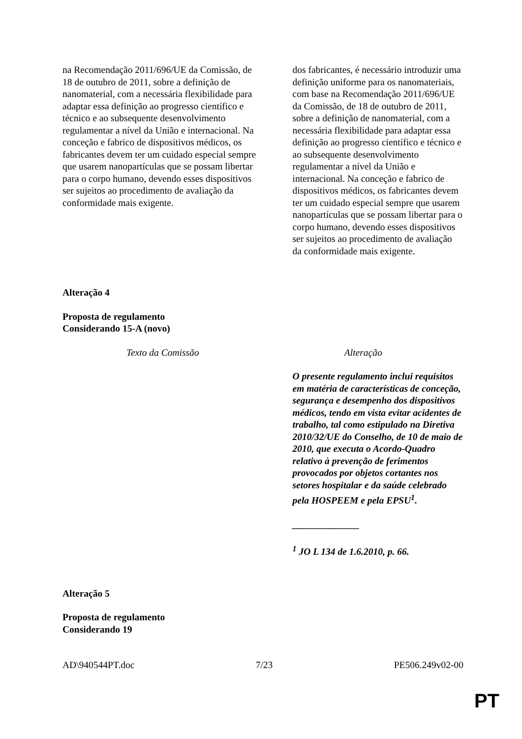| na Recomendação 2011/696/UE da Comissão, de 18 de outubro de 2011, sobre a definição de nanomaterial, com a necessária flexibilidade para adaptar essa definição ao progresso científico e técnico e ao subsequente desenvolvimento regulamentar a nível da União e internacional. Na conceção e fabrico de dispositivos médicos, os fabricantes devem ter um cuidado especial sempre que usarem nanopartículas que se possam libertar para o corpo humano, devendo esses dispositivos ser sujeitos ao procedimento de avaliação da conformidade mais exigente. | dos fabricantes, é necessário introduzir uma definição uniforme para os nanomateriais, com base na Recomendação 2011/696/UE da Comissão, de 18 de outubro de 2011, sobre a definição de nanomaterial, com a necessária flexibilidade para adaptar essa definição ao progresso científico e técnico e ao subsequente desenvolvimento regulamentar a nível da União e internacional. Na conceção e fabrico de dispositivos médicos, os fabricantes devem ter um cuidado especial sempre que usarem nanopartículas que se possam libertar para o corpo humano, devendo esses dispositivos ser sujeitos ao procedimento de avaliação da conformidade mais exigente. |
Alteração 4
Proposta de regulamento
Considerando 15-A (novo)
| Texto da Comissão | Alteração |
| --- | --- |
| | O presente regulamento inclui requisitos em matéria de características de conceção, segurança e desempenho dos dispositivos médicos, tendo em vista evitar acidentes de trabalho, tal como estipulado na Diretiva 2010/32/UE do Conselho, de 10 de maio de 2010, que executa o Acordo-Quadro relativo à prevenção de ferimentos provocados por objetos cortantes nos setores hospitalar e da saúde celebrado pela HOSPEEM e pela EPSU<sup>1</sup>. ______________ <sup>1</sup> JO L 134 de 1.6.2010, p. 66. |
Alteração 5
Proposta de regulamento
Considerando 19
AD\940544PT.doc 7/23 PE506.249v02-00
PT